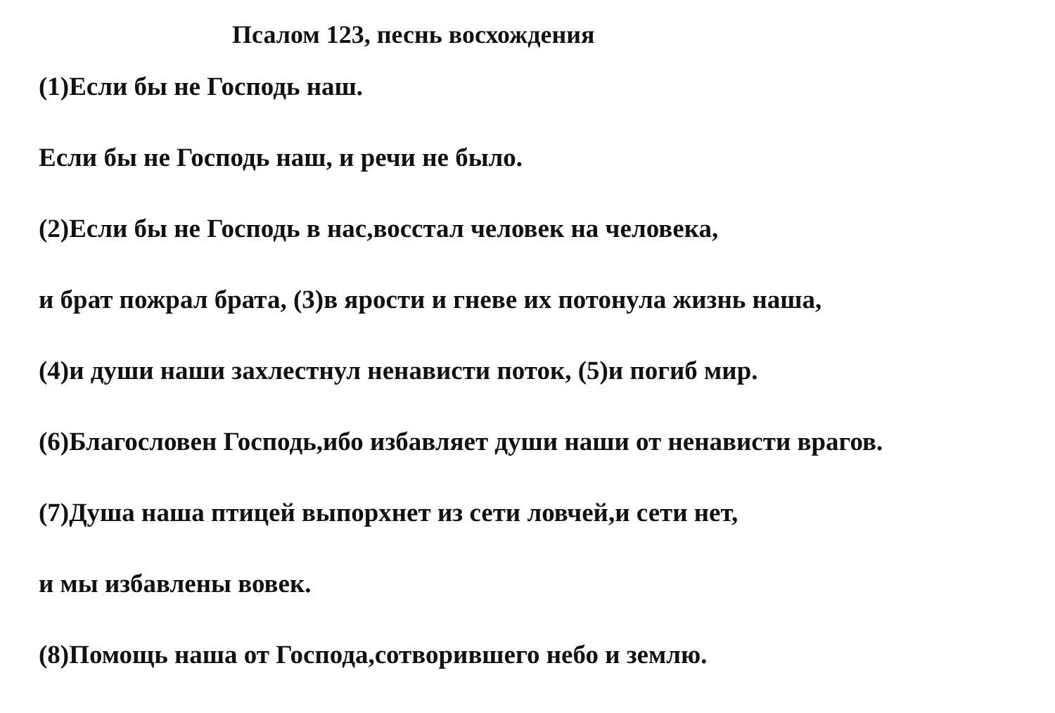Псалом 123, песнь восхождения
(1)Если бы не Господь наш.
Если бы не Господь наш, и речи не было.
(2)Если бы не Господь в нас,восстал человек на человека,
и брат пожрал брата, (3)в ярости и гневе их потонула жизнь наша,
(4)и души наши захлестнул ненависти поток, (5)и погиб мир.
(6)Благословен Господь,ибо избавляет души наши от ненависти врагов.
(7)Душа наша птицей выпорхнет из сети ловчей,и сети нет,
и мы избавлены вовек.
(8)Помощь наша от Господа,сотворившего небо и землю.